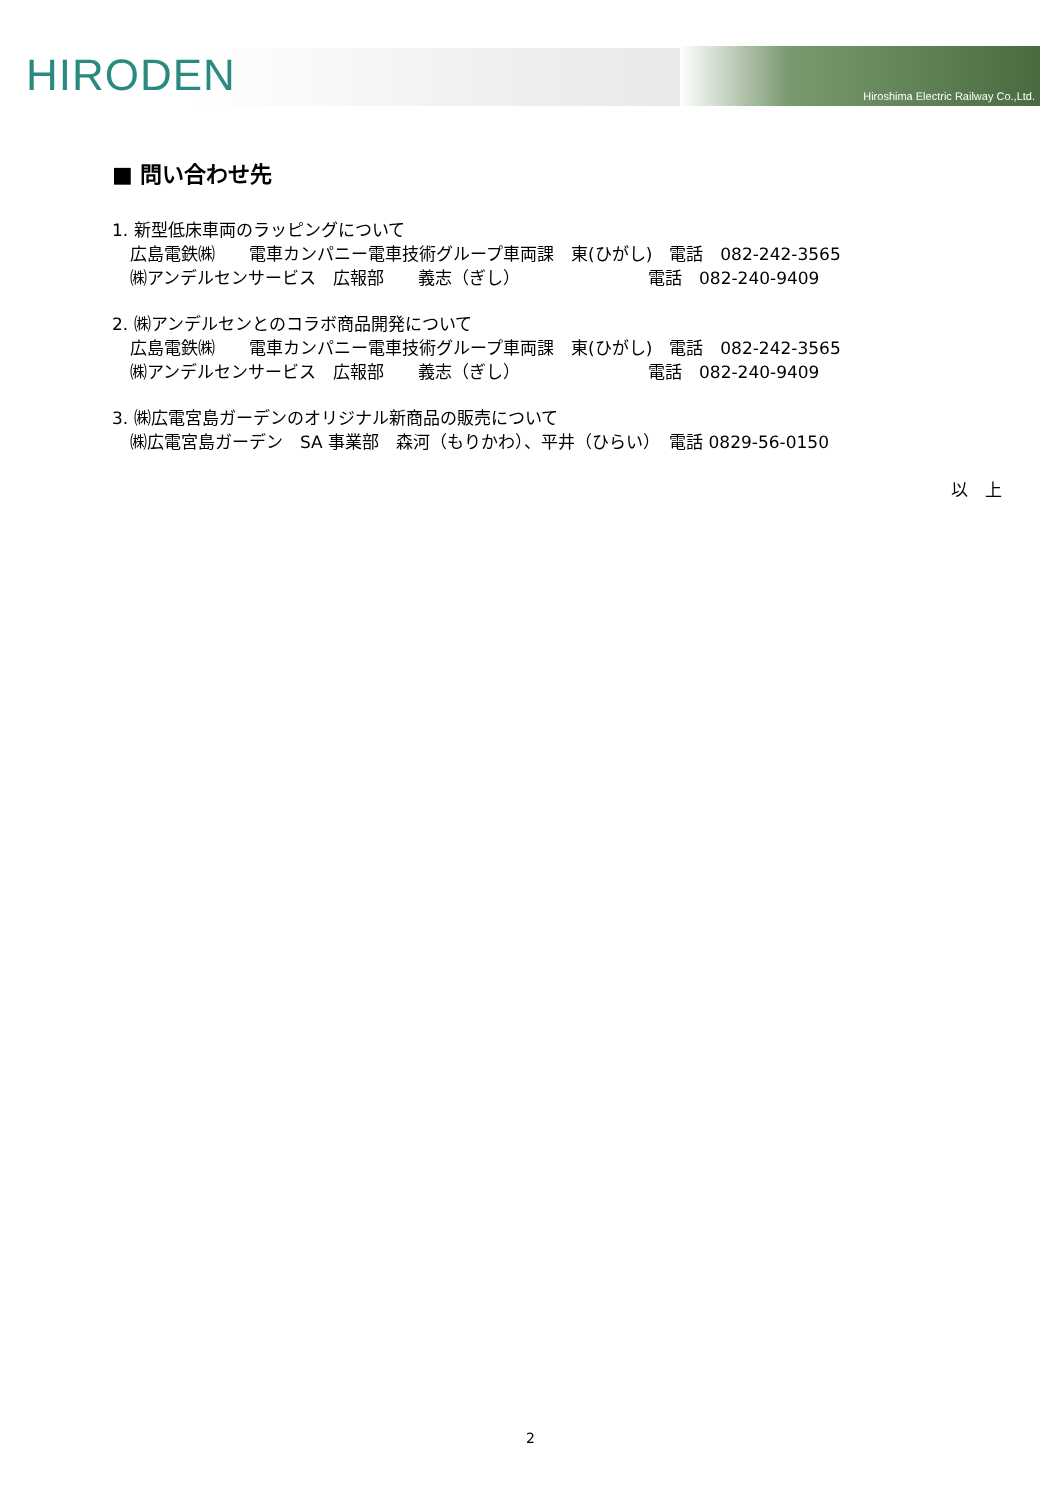HIRODEN
Hiroshima Electric Railway Co.,Ltd.
■ 問い合わせ先
1. 新型低床車両のラッピングについて
広島電鉄㈱　　電車カンパニー電車技術グループ車両課　東(ひがし)　電話　082-242-3565
㈱アンデルセンサービス　広報部　　義志（ぎし）　　　　　　　　電話　082-240-9409
2. ㈱アンデルセンとのコラボ商品開発について
広島電鉄㈱　　電車カンパニー電車技術グループ車両課　東(ひがし)　電話　082-242-3565
㈱アンデルセンサービス　広報部　　義志（ぎし）　　　　　　　　電話　082-240-9409
3. ㈱広電宮島ガーデンのオリジナル新商品の販売について
㈱広電宮島ガーデン　SA 事業部　森河（もりかわ）、平井（ひらい）　電話 0829-56-0150
以　上
2